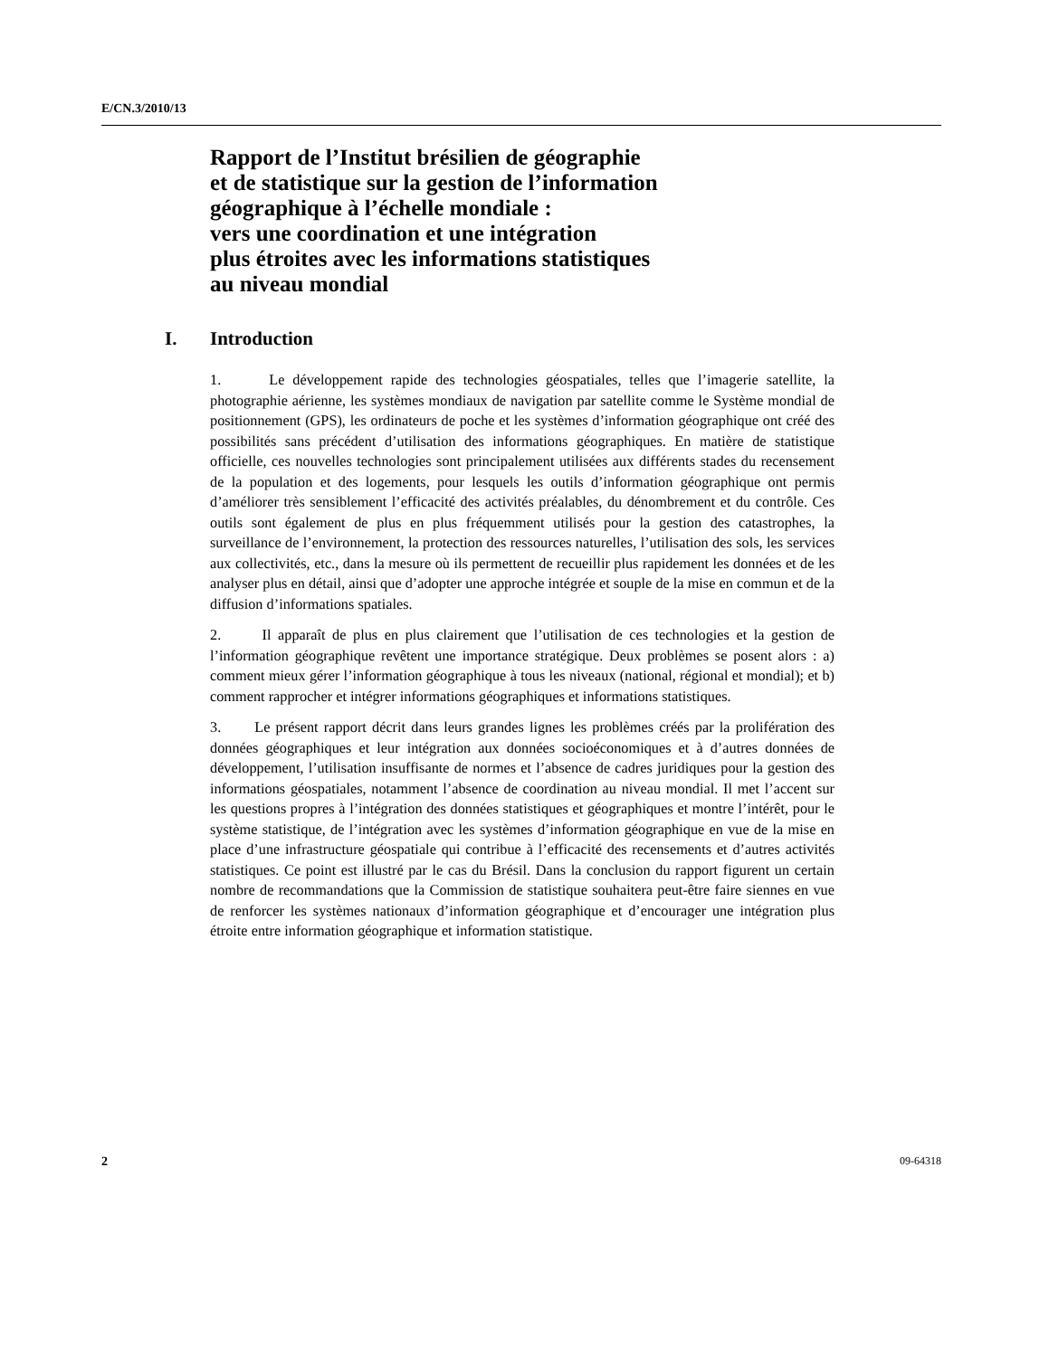E/CN.3/2010/13
Rapport de l’Institut brésilien de géographie
et de statistique sur la gestion de l’information
géographique à l’échelle mondiale :
vers une coordination et une intégration
plus étroites avec les informations statistiques
au niveau mondial
I. Introduction
1. Le développement rapide des technologies géospatiales, telles que l’imagerie satellite, la photographie aérienne, les systèmes mondiaux de navigation par satellite comme le Système mondial de positionnement (GPS), les ordinateurs de poche et les systèmes d’information géographique ont créé des possibilités sans précédent d’utilisation des informations géographiques. En matière de statistique officielle, ces nouvelles technologies sont principalement utilisées aux différents stades du recensement de la population et des logements, pour lesquels les outils d’information géographique ont permis d’améliorer très sensiblement l’efficacité des activités préalables, du dénombrement et du contrôle. Ces outils sont également de plus en plus fréquemment utilisés pour la gestion des catastrophes, la surveillance de l’environnement, la protection des ressources naturelles, l’utilisation des sols, les services aux collectivités, etc., dans la mesure où ils permettent de recueillir plus rapidement les données et de les analyser plus en détail, ainsi que d’adopter une approche intégrée et souple de la mise en commun et de la diffusion d’informations spatiales.
2. Il apparaît de plus en plus clairement que l’utilisation de ces technologies et la gestion de l’information géographique revêtent une importance stratégique. Deux problèmes se posent alors : a) comment mieux gérer l’information géographique à tous les niveaux (national, régional et mondial); et b) comment rapprocher et intégrer informations géographiques et informations statistiques.
3. Le présent rapport décrit dans leurs grandes lignes les problèmes créés par la prolifération des données géographiques et leur intégration aux données socioéconomiques et à d’autres données de développement, l’utilisation insuffisante de normes et l’absence de cadres juridiques pour la gestion des informations géospatiales, notamment l’absence de coordination au niveau mondial. Il met l’accent sur les questions propres à l’intégration des données statistiques et géographiques et montre l’intérêt, pour le système statistique, de l’intégration avec les systèmes d’information géographique en vue de la mise en place d’une infrastructure géospatiale qui contribue à l’efficacité des recensements et d’autres activités statistiques. Ce point est illustré par le cas du Brésil. Dans la conclusion du rapport figurent un certain nombre de recommandations que la Commission de statistique souhaitera peut-être faire siennes en vue de renforcer les systèmes nationaux d’information géographique et d’encourager une intégration plus étroite entre information géographique et information statistique.
2 09-64318